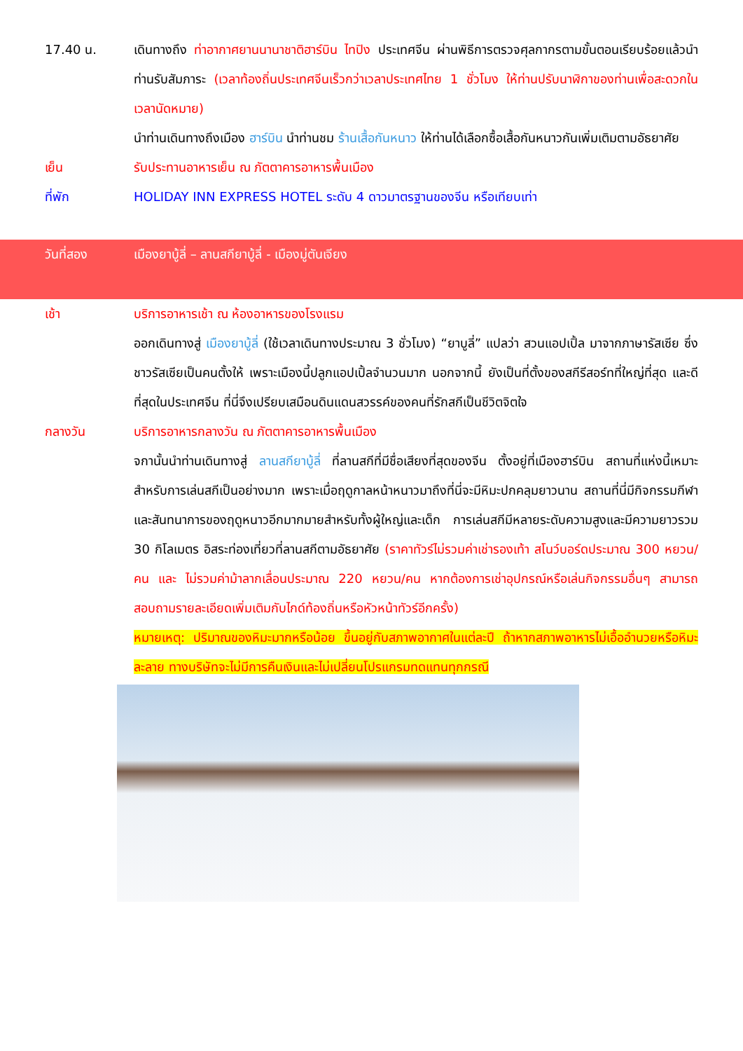17.40 น. เดินทางถึง ท่าอากาศยานนานาชาติฮาร์บิน ไทปิง ประเทศจีน ผ่านพิธีการตรวจศุลกากรตามขั้นตอนเรียบร้อยแล้วนำท่านรับสัมภาระ (เวลาท้องถิ่นประเทศจีนเร็วกว่าเวลาประเทศไทย 1 ชั่วโมง ให้ท่านปรับนาฬิกาของท่านเพื่อสะดวกในเวลานัดหมาย)
นำท่านเดินทางถึงเมือง ฮาร์บิน นำท่านชม ร้านเสื้อกันหนาว ให้ท่านได้เลือกซื้อเสื้อกันหนาวกันเพิ่มเติมตามอัธยาศัย
เย็น รับประทานอาหารเย็น ณ ภัตตาคารอาหารพื้นเมือง
ที่พัก HOLIDAY INN EXPRESS HOTEL ระดับ 4 ดาวมาตรฐานของจีน หรือเทียบเท่า
วันที่สอง เมืองยาบู้ลี่ – ลานสกียาบู้ลี่ - เมืองมู่ตันเจียง
เช้า บริการอาหารเช้า ณ ห้องอาหารของโรงแรม
ออกเดินทางสู่ เมืองยาบู้ลี่ (ใช้เวลาเดินทางประมาณ 3 ชั่วโมง) “ยาบูลี่” แปลว่า สวนแอปเปิ้ล มาจากภาษารัสเซีย ซึ่งชาวรัสเซียเป็นคนตั้งให้ เพราะเมืองนี้ปลูกแอปเปิ้ลจำนวนมาก นอกจากนี้ ยังเป็นที่ตั้งของสกีรีสอร์ทที่ใหญ่ที่สุด และดีที่สุดในประเทศจีน ที่นี่จึงเปรียบเสมือนดินแดนสวรรค์ของคนที่รักสกีเป็นชีวิตจิตใจ
กลางวัน บริการอาหารกลางวัน ณ ภัตตาคารอาหารพื้นเมือง
จกานั้นนำท่านเดินทางสู่ ลานสกียาบู้ลี่ ที่ลานสกีที่มีชื่อเสียงที่สุดของจีน ตั้งอยู่ที่เมืองฮาร์บิน สถานที่แห่งนี้เหมาะสำหรับการเล่นสกีเป็นอย่างมาก เพราะเมื่อฤดูกาลหน้าหนาวมาถึงที่นี่จะมีหิมะปกคลุมยาวนาน สถานที่นี่มีกิจกรรมกีฬาและสันทนาการของฤดูหนาวอีกมากมายสำหรับทั้งผู้ใหญ่และเด็ก การเล่นสกีมีหลายระดับความสูงและมีความยาวรวม 30 กิโลเมตร อิสระท่องเที่ยวที่ลานสกีตามอัธยาศัย (ราคาทัวร์ไม่รวมค่าเช่ารองเท้า สโนว์บอร์ดประมาณ 300 หยวน/คน และ ไม่รวมค่าม้าลากเลื่อนประมาณ 220 หยวน/คน หากต้องการเช่าอุปกรณ์หรือเล่นกิจกรรมอื่นๆ สามารถสอบถามรายละเอียดเพิ่มเติมกับไกด์ท้องถิ่นหรือหัวหน้าทัวร์อีกครั้ง)
หมายเหตุ: ปริมาณของหิมะมากหรือน้อย ขึ้นอยู่กับสภาพอากาศในแต่ละปี ถ้าหากสภาพอาหารไม่เอื้ออำนวยหรือหิมะละลาย ทางบริษัทจะไม่มีการคืนเงินและไม่เปลี่ยนโปรแกรมทดแทนทุกกรณี